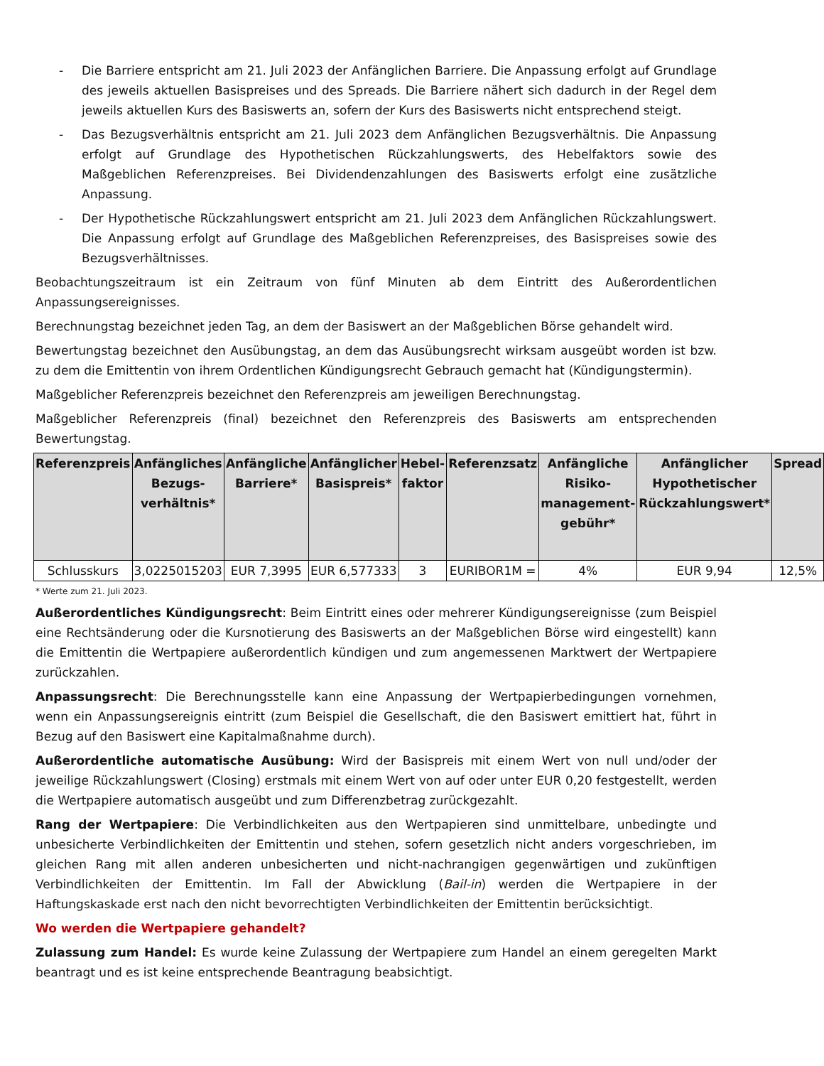- Die Barriere entspricht am 21. Juli 2023 der Anfänglichen Barriere. Die Anpassung erfolgt auf Grundlage des jeweils aktuellen Basispreises und des Spreads. Die Barriere nähert sich dadurch in der Regel dem jeweils aktuellen Kurs des Basiswerts an, sofern der Kurs des Basiswerts nicht entsprechend steigt.
- Das Bezugsverhältnis entspricht am 21. Juli 2023 dem Anfänglichen Bezugsverhältnis. Die Anpassung erfolgt auf Grundlage des Hypothetischen Rückzahlungswerts, des Hebelfaktors sowie des Maßgeblichen Referenzpreises. Bei Dividendenzahlungen des Basiswerts erfolgt eine zusätzliche Anpassung.
- Der Hypothetische Rückzahlungswert entspricht am 21. Juli 2023 dem Anfänglichen Rückzahlungswert. Die Anpassung erfolgt auf Grundlage des Maßgeblichen Referenzpreises, des Basispreises sowie des Bezugsverhältnisses.
Beobachtungszeitraum ist ein Zeitraum von fünf Minuten ab dem Eintritt des Außerordentlichen Anpassungsereignisses.
Berechnungstag bezeichnet jeden Tag, an dem der Basiswert an der Maßgeblichen Börse gehandelt wird.
Bewertungstag bezeichnet den Ausübungstag, an dem das Ausübungsrecht wirksam ausgeübt worden ist bzw. zu dem die Emittentin von ihrem Ordentlichen Kündigungsrecht Gebrauch gemacht hat (Kündigungstermin).
Maßgeblicher Referenzpreis bezeichnet den Referenzpreis am jeweiligen Berechnungstag.
Maßgeblicher Referenzpreis (final) bezeichnet den Referenzpreis des Basiswerts am entsprechenden Bewertungstag.
| Referenzpreis | Anfängliches Bezugs-verhältnis* | Anfängliche Barriere* | Anfänglicher Basispreis* | Hebel-faktor | Referenzsatz | Anfängliche Risiko-management-gebühr* | Anfänglicher Hypothetischer Rückzahlungswert* | Spread |
| --- | --- | --- | --- | --- | --- | --- | --- | --- |
| Schlusskurs | 3,0225015203 | EUR 7,3995 | EUR 6,577333 | 3 | EURIBOR1M = | 4% | EUR 9,94 | 12,5% |
* Werte zum 21. Juli 2023.
Außerordentliches Kündigungsrecht: Beim Eintritt eines oder mehrerer Kündigungsereignisse (zum Beispiel eine Rechtsänderung oder die Kursnotierung des Basiswerts an der Maßgeblichen Börse wird eingestellt) kann die Emittentin die Wertpapiere außerordentlich kündigen und zum angemessenen Marktwert der Wertpapiere zurückzahlen.
Anpassungsrecht: Die Berechnungsstelle kann eine Anpassung der Wertpapierbedingungen vornehmen, wenn ein Anpassungsereignis eintritt (zum Beispiel die Gesellschaft, die den Basiswert emittiert hat, führt in Bezug auf den Basiswert eine Kapitalmaßnahme durch).
Außerordentliche automatische Ausübung: Wird der Basispreis mit einem Wert von null und/oder der jeweilige Rückzahlungswert (Closing) erstmals mit einem Wert von auf oder unter EUR 0,20 festgestellt, werden die Wertpapiere automatisch ausgeübt und zum Differenzbetrag zurückgezahlt.
Rang der Wertpapiere: Die Verbindlichkeiten aus den Wertpapieren sind unmittelbare, unbedingte und unbesicherte Verbindlichkeiten der Emittentin und stehen, sofern gesetzlich nicht anders vorgeschrieben, im gleichen Rang mit allen anderen unbesicherten und nicht-nachrangigen gegenwärtigen und zukünftigen Verbindlichkeiten der Emittentin. Im Fall der Abwicklung (Bail-in) werden die Wertpapiere in der Haftungskaskade erst nach den nicht bevorrechtigten Verbindlichkeiten der Emittentin berücksichtigt.
Wo werden die Wertpapiere gehandelt?
Zulassung zum Handel: Es wurde keine Zulassung der Wertpapiere zum Handel an einem geregelten Markt beantragt und es ist keine entsprechende Beantragung beabsichtigt.